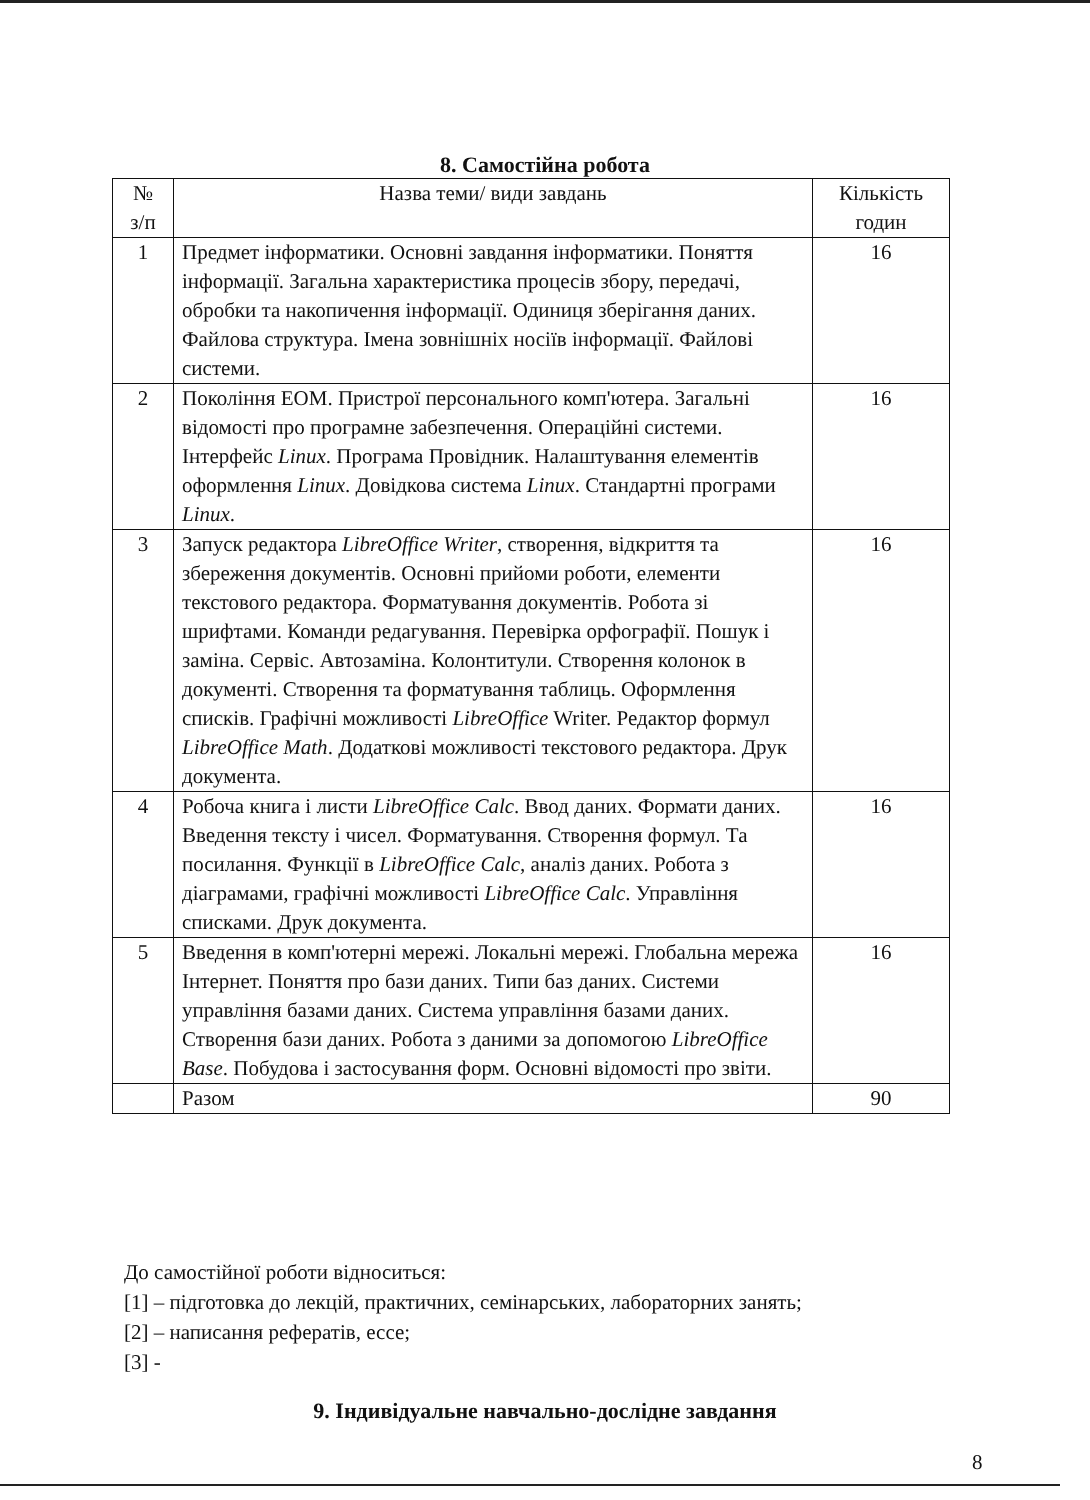8. Самостійна робота
| № з/п | Назва теми/ види завдань | Кількість годин |
| --- | --- | --- |
| 1 | Предмет інформатики. Основні завдання інформатики. Поняття інформації. Загальна характеристика процесів збору, передачі, обробки та накопичення інформації. Одиниця зберігання даних. Файлова структура. Імена зовнішніх носіїв інформації. Файлові системи. | 16 |
| 2 | Покоління ЕОМ. Пристрої персонального комп'ютера. Загальні відомості про програмне забезпечення. Операційні системи. Інтерфейс Linux . Програма Провідник. Налаштування елементів оформлення Linux . Довідкова система Linux . Стандартні програми Linux . | 16 |
| 3 | Запуск редактора LibreOffice Writer , створення, відкриття та збереження документів. Основні прийоми роботи, елементи текстового редактора. Форматування документів. Робота зі шрифтами. Команди редагування. Перевірка орфографії. Пошук і заміна. Сервіс. Автозаміна. Колонтитули. Створення колонок в документі. Створення та форматування таблиць. Оформлення списків. Графічні можливості LibreOffice Writer. Редактор формул LibreOffice Math . Додаткові можливості текстового редактора. Друк документа. | 16 |
| 4 | Робоча книга і листи LibreOffice Calc . Ввод даних. Формати даних. Введення тексту і чисел. Форматування. Створення формул. Та посилання. Функції в LibreOffice Calc , аналіз даних. Робота з діаграмами, графічні можливості LibreOffice Calc . Управління списками. Друк документа. | 16 |
| 5 | Введення в комп'ютерні мережі. Локальні мережі. Глобальна мережа Інтернет. Поняття про бази даних. Типи баз даних. Системи управління базами даних. Система управління базами даних. Створення бази даних. Робота з даними за допомогою LibreOffice Base . Побудова і застосування форм. Основні відомості про звіти. | 16 |
| | Разом | 90 |
До самостійної роботи відноситься:
[1] – підготовка до лекцій, практичних, семінарських, лабораторних занять;
[2] – написання рефератів, ессе;
[3] -
9. Індивідуальне навчально-дослідне завдання
8